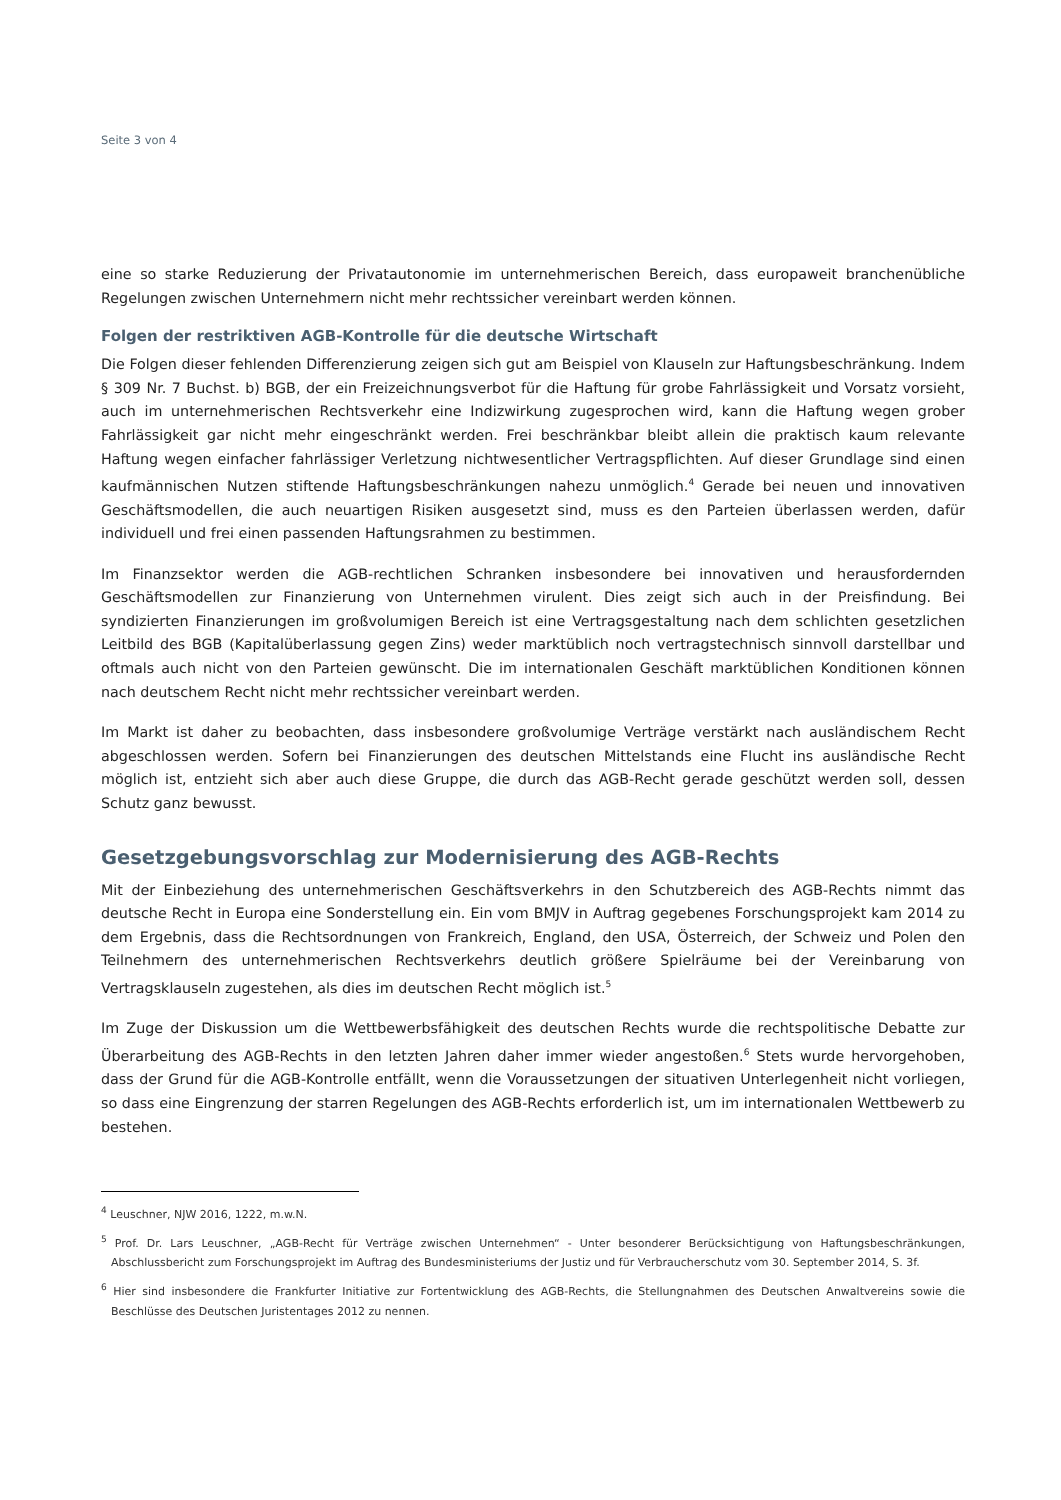Seite 3 von 4
eine so starke Reduzierung der Privatautonomie im unternehmerischen Bereich, dass europaweit branchenübliche Regelungen zwischen Unternehmern nicht mehr rechtssicher vereinbart werden können.
Folgen der restriktiven AGB-Kontrolle für die deutsche Wirtschaft
Die Folgen dieser fehlenden Differenzierung zeigen sich gut am Beispiel von Klauseln zur Haftungsbeschränkung. Indem § 309 Nr. 7 Buchst. b) BGB, der ein Freizeichnungsverbot für die Haftung für grobe Fahrlässigkeit und Vorsatz vorsieht, auch im unternehmerischen Rechtsverkehr eine Indizwirkung zugesprochen wird, kann die Haftung wegen grober Fahrlässigkeit gar nicht mehr eingeschränkt werden. Frei beschränkbar bleibt allein die praktisch kaum relevante Haftung wegen einfacher fahrlässiger Verletzung nichtwesentlicher Vertragspflichten. Auf dieser Grundlage sind einen kaufmännischen Nutzen stiftende Haftungsbeschränkungen nahezu unmöglich.<sup>4</sup> Gerade bei neuen und innovativen Geschäftsmodellen, die auch neuartigen Risiken ausgesetzt sind, muss es den Parteien überlassen werden, dafür individuell und frei einen passenden Haftungsrahmen zu bestimmen.
Im Finanzsektor werden die AGB-rechtlichen Schranken insbesondere bei innovativen und herausfordernden Geschäftsmodellen zur Finanzierung von Unternehmen virulent. Dies zeigt sich auch in der Preisfindung. Bei syndizierten Finanzierungen im großvolumigen Bereich ist eine Vertragsgestaltung nach dem schlichten gesetzlichen Leitbild des BGB (Kapitalüberlassung gegen Zins) weder marktüblich noch vertragstechnisch sinnvoll darstellbar und oftmals auch nicht von den Parteien gewünscht. Die im internationalen Geschäft marktüblichen Konditionen können nach deutschem Recht nicht mehr rechtssicher vereinbart werden.
Im Markt ist daher zu beobachten, dass insbesondere großvolumige Verträge verstärkt nach ausländischem Recht abgeschlossen werden. Sofern bei Finanzierungen des deutschen Mittelstands eine Flucht ins ausländische Recht möglich ist, entzieht sich aber auch diese Gruppe, die durch das AGB-Recht gerade geschützt werden soll, dessen Schutz ganz bewusst.
Gesetzgebungsvorschlag zur Modernisierung des AGB-Rechts
Mit der Einbeziehung des unternehmerischen Geschäftsverkehrs in den Schutzbereich des AGB-Rechts nimmt das deutsche Recht in Europa eine Sonderstellung ein. Ein vom BMJV in Auftrag gegebenes Forschungsprojekt kam 2014 zu dem Ergebnis, dass die Rechtsordnungen von Frankreich, England, den USA, Österreich, der Schweiz und Polen den Teilnehmern des unternehmerischen Rechtsverkehrs deutlich größere Spielräume bei der Vereinbarung von Vertragsklauseln zugestehen, als dies im deutschen Recht möglich ist.<sup>5</sup>
Im Zuge der Diskussion um die Wettbewerbsfähigkeit des deutschen Rechts wurde die rechtspolitische Debatte zur Überarbeitung des AGB-Rechts in den letzten Jahren daher immer wieder angestoßen.<sup>6</sup> Stets wurde hervorgehoben, dass der Grund für die AGB-Kontrolle entfällt, wenn die Voraussetzungen der situativen Unterlegenheit nicht vorliegen, so dass eine Eingrenzung der starren Regelungen des AGB-Rechts erforderlich ist, um im internationalen Wettbewerb zu bestehen.
<sup>4</sup> Leuschner, NJW 2016, 1222, m.w.N.
<sup>5</sup> Prof. Dr. Lars Leuschner, „AGB-Recht für Verträge zwischen Unternehmen“ - Unter besonderer Berücksichtigung von Haftungsbeschränkungen, Abschlussbericht zum Forschungsprojekt im Auftrag des Bundesministeriums der Justiz und für Verbraucherschutz vom 30. September 2014, S. 3f.
<sup>6</sup> Hier sind insbesondere die Frankfurter Initiative zur Fortentwicklung des AGB-Rechts, die Stellungnahmen des Deutschen Anwaltvereins sowie die Beschlüsse des Deutschen Juristentages 2012 zu nennen.